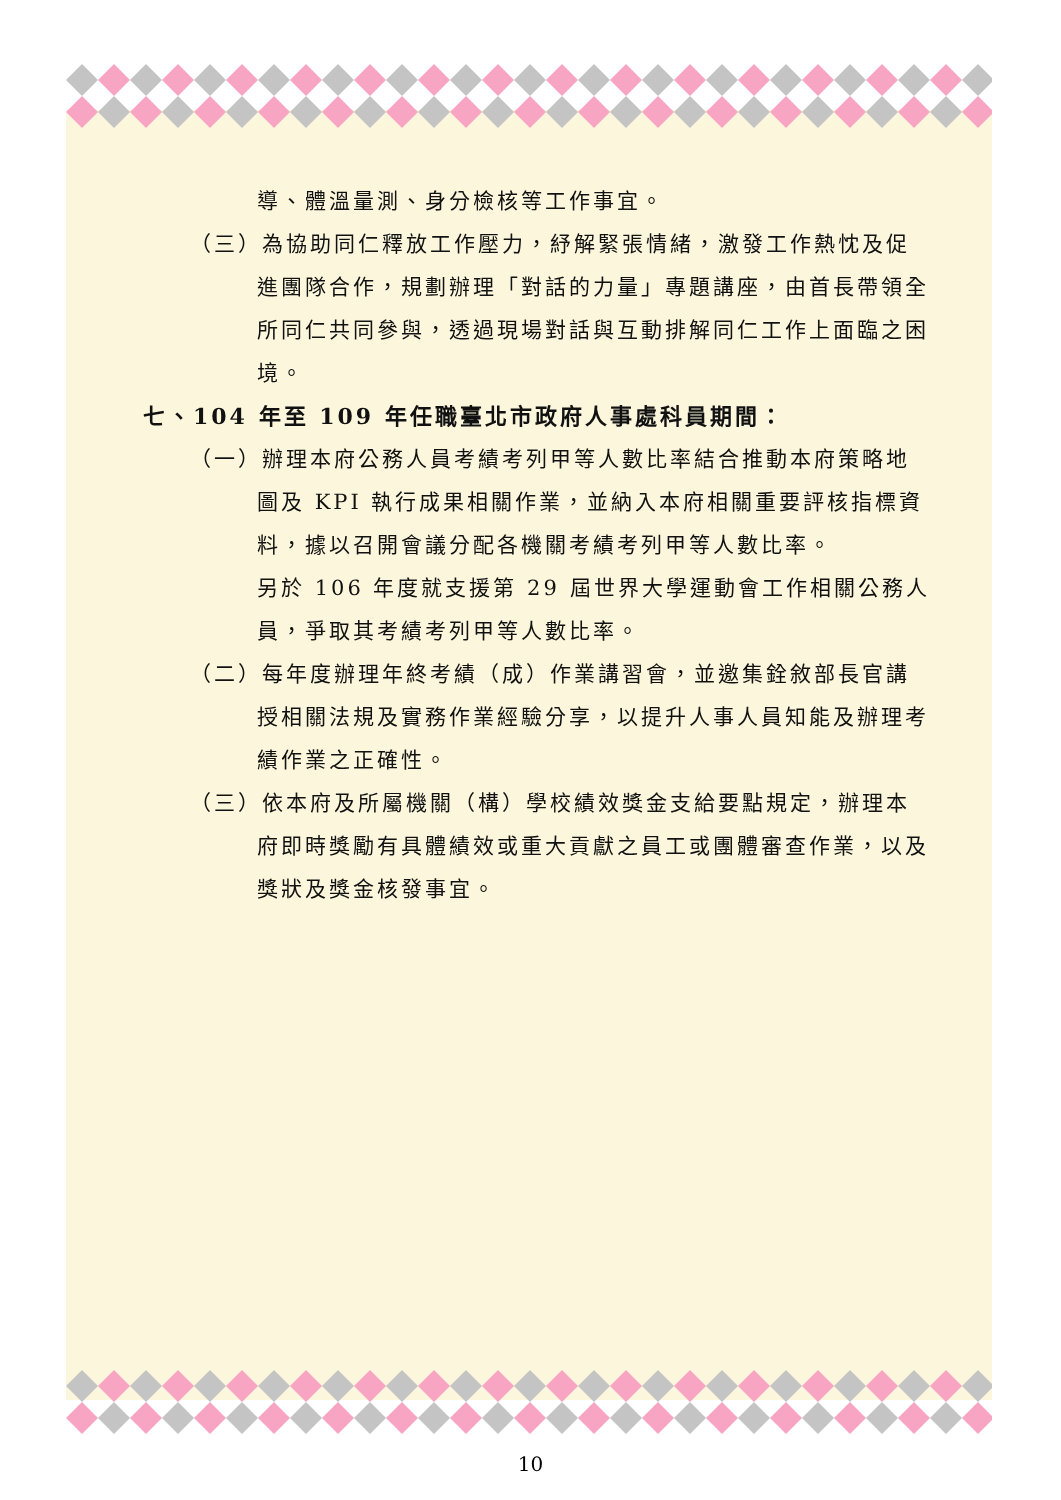導、體溫量測、身分檢核等工作事宜。
（三）為協助同仁釋放工作壓力，紓解緊張情緒，激發工作熱忱及促進團隊合作，規劃辦理「對話的力量」專題講座，由首長帶領全所同仁共同參與，透過現場對話與互動排解同仁工作上面臨之困境。
七、104 年至 109 年任職臺北市政府人事處科員期間：
（一）辦理本府公務人員考績考列甲等人數比率結合推動本府策略地圖及 KPI 執行成果相關作業，並納入本府相關重要評核指標資料，據以召開會議分配各機關考績考列甲等人數比率。
另於 106 年度就支援第 29 屆世界大學運動會工作相關公務人員，爭取其考績考列甲等人數比率。
（二）每年度辦理年終考績（成）作業講習會，並邀集銓敘部長官講授相關法規及實務作業經驗分享，以提升人事人員知能及辦理考績作業之正確性。
（三）依本府及所屬機關（構）學校績效獎金支給要點規定，辦理本府即時獎勵有具體績效或重大貢獻之員工或團體審查作業，以及獎狀及獎金核發事宜。
10